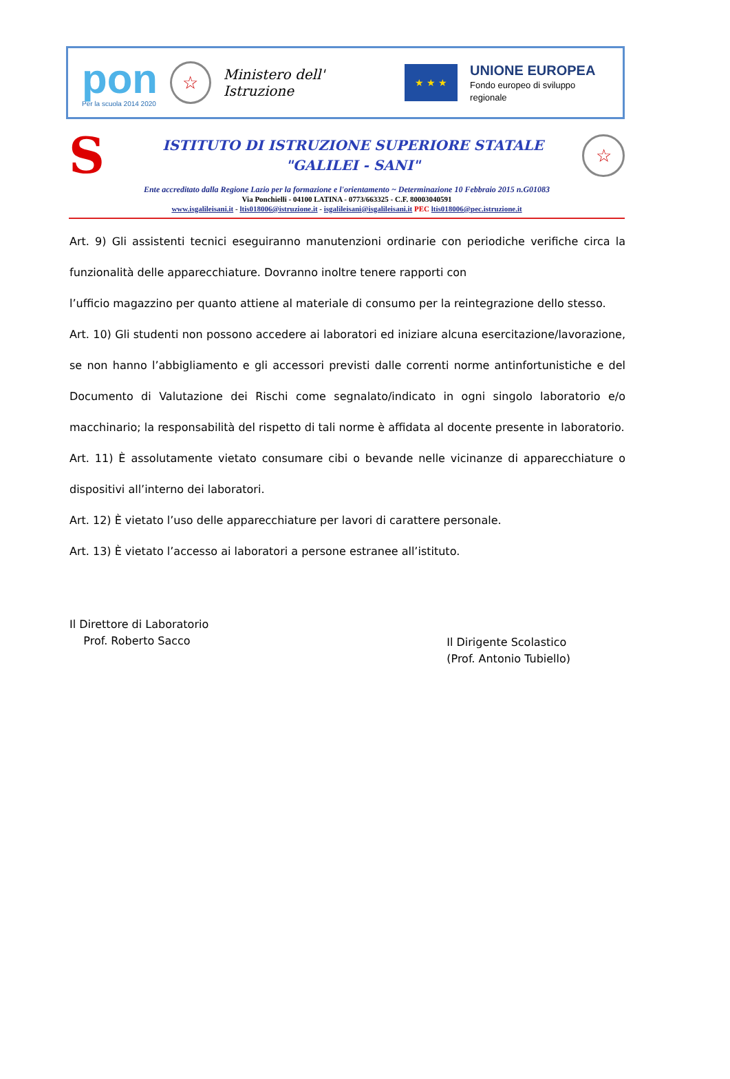pon
Per la scuola 2014 2020
☆
Ministero dell' Istruzione
★ ★ ★
UNIONE EUROPEA
Fondo europeo di sviluppo regionale
S
ISTITUTO DI ISTRUZIONE SUPERIORE STATALE
"GALILEI - SANI"
☆
Ente accreditato dalla Regione Lazio per la formazione e l'orientamento ~ Determinazione 10 Febbraio 2015 n.G01083
Via Ponchielli - 04100 LATINA - 0773/663325 - C.F. 80003040591
www.isgalileisani.it - ltis018006@istruzione.it - isgalileisani@isgalileisani.it PEC ltis018006@pec.istruzione.it
Art. 9) Gli assistenti tecnici eseguiranno manutenzioni ordinarie con periodiche verifiche circa la funzionalità delle apparecchiature. Dovranno inoltre tenere rapporti con
l’ufficio magazzino per quanto attiene al materiale di consumo per la reintegrazione dello stesso.
Art. 10) Gli studenti non possono accedere ai laboratori ed iniziare alcuna esercitazione/lavorazione, se non hanno l’abbigliamento e gli accessori previsti dalle correnti norme antinfortunistiche e del Documento di Valutazione dei Rischi come segnalato/indicato in ogni singolo laboratorio e/o macchinario; la responsabilità del rispetto di tali norme è affidata al docente presente in laboratorio.
Art. 11) È assolutamente vietato consumare cibi o bevande nelle vicinanze di apparecchiature o dispositivi all’interno dei laboratori.
Art. 12) È vietato l’uso delle apparecchiature per lavori di carattere personale.
Art. 13) È vietato l’accesso ai laboratori a persone estranee all’istituto.
Il Direttore di Laboratorio
Prof. Roberto Sacco
Il Dirigente Scolastico
(Prof. Antonio Tubiello)